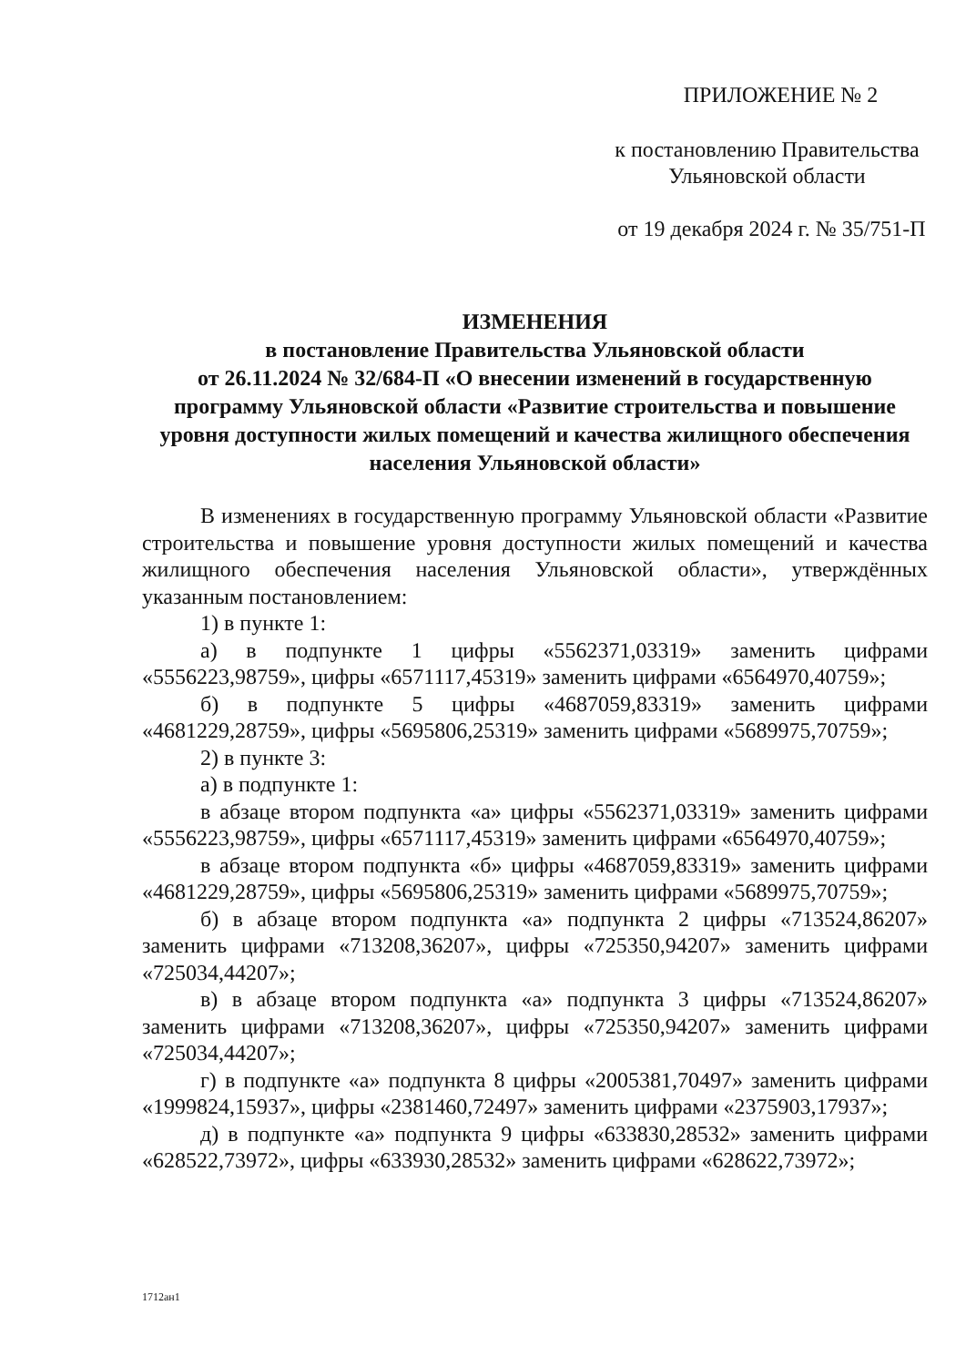ПРИЛОЖЕНИЕ № 2
к постановлению Правительства
Ульяновской области
от 19 декабря 2024 г. № 35/751-П
ИЗМЕНЕНИЯ
в постановление Правительства Ульяновской области
от 26.11.2024 № 32/684-П «О внесении изменений в государственную программу Ульяновской области «Развитие строительства и повышение уровня доступности жилых помещений и качества жилищного обеспечения населения Ульяновской области»
В изменениях в государственную программу Ульяновской области «Развитие строительства и повышение уровня доступности жилых помещений и качества жилищного обеспечения населения Ульяновской области», утверждённых указанным постановлением:
1) в пункте 1:
а) в подпункте 1 цифры «5562371,03319» заменить цифрами «5556223,98759», цифры «6571117,45319» заменить цифрами «6564970,40759»;
б) в подпункте 5 цифры «4687059,83319» заменить цифрами «4681229,28759», цифры «5695806,25319» заменить цифрами «5689975,70759»;
2) в пункте 3:
а) в подпункте 1:
в абзаце втором подпункта «а» цифры «5562371,03319» заменить цифрами «5556223,98759», цифры «6571117,45319» заменить цифрами «6564970,40759»;
в абзаце втором подпункта «б» цифры «4687059,83319» заменить цифрами «4681229,28759», цифры «5695806,25319» заменить цифрами «5689975,70759»;
б) в абзаце втором подпункта «а» подпункта 2 цифры «713524,86207» заменить цифрами «713208,36207», цифры «725350,94207» заменить цифрами «725034,44207»;
в) в абзаце втором подпункта «а» подпункта 3 цифры «713524,86207» заменить цифрами «713208,36207», цифры «725350,94207» заменить цифрами «725034,44207»;
г) в подпункте «а» подпункта 8 цифры «2005381,70497» заменить цифрами «1999824,15937», цифры «2381460,72497» заменить цифрами «2375903,17937»;
д) в подпункте «а» подпункта 9 цифры «633830,28532» заменить цифрами «628522,73972», цифры «633930,28532» заменить цифрами «628622,73972»;
1712ан1